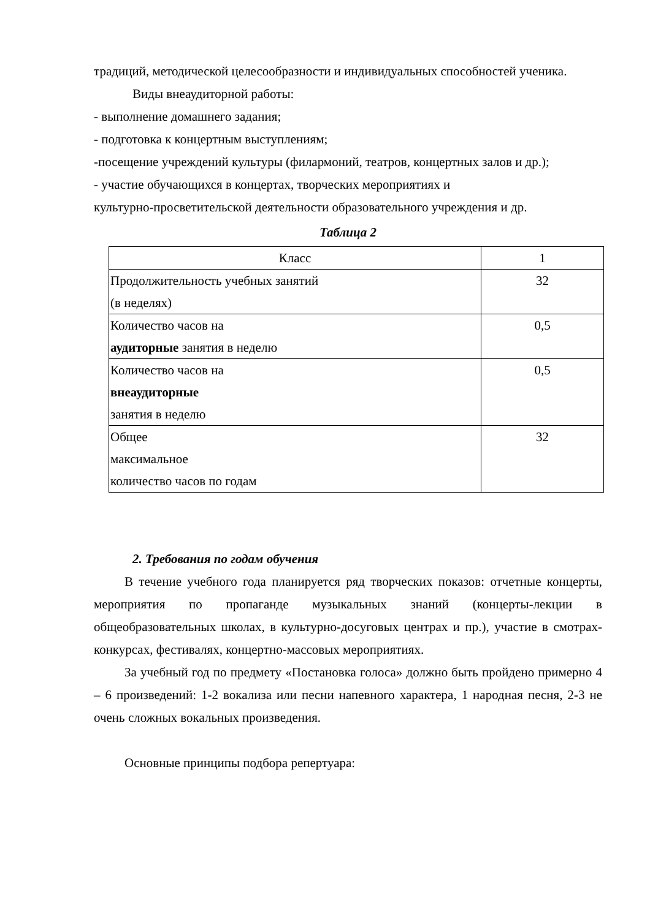традиций, методической целесообразности и индивидуальных способностей ученика.
Виды внеаудиторной работы:
- выполнение домашнего задания;
- подготовка к концертным выступлениям;
-посещение учреждений культуры (филармоний, театров, концертных залов и др.);
- участие обучающихся в концертах, творческих мероприятиях и
культурно-просветительской деятельности образовательного учреждения и др.
Таблица 2
| Класс | 1 |
| Продолжительность учебных занятий (в неделях) | 32 |
| Количество часов на аудиторные занятия в неделю | 0,5 |
| Количество часов на внеаудиторные занятия в неделю | 0,5 |
| Общее максимальное количество часов по годам | 32 |
2. Требования по годам обучения
В течение учебного года планируется ряд творческих показов: отчетные концерты, мероприятия по пропаганде музыкальных знаний (концерты-лекции в общеобразовательных школах, в культурно-досуговых центрах и пр.), участие в смотрах-конкурсах, фестивалях, концертно-массовых мероприятиях.
За учебный год по предмету «Постановка голоса» должно быть пройдено примерно 4 – 6 произведений: 1-2 вокализа или песни напевного характера, 1 народная песня, 2-3 не очень сложных вокальных произведения.
Основные принципы подбора репертуара: